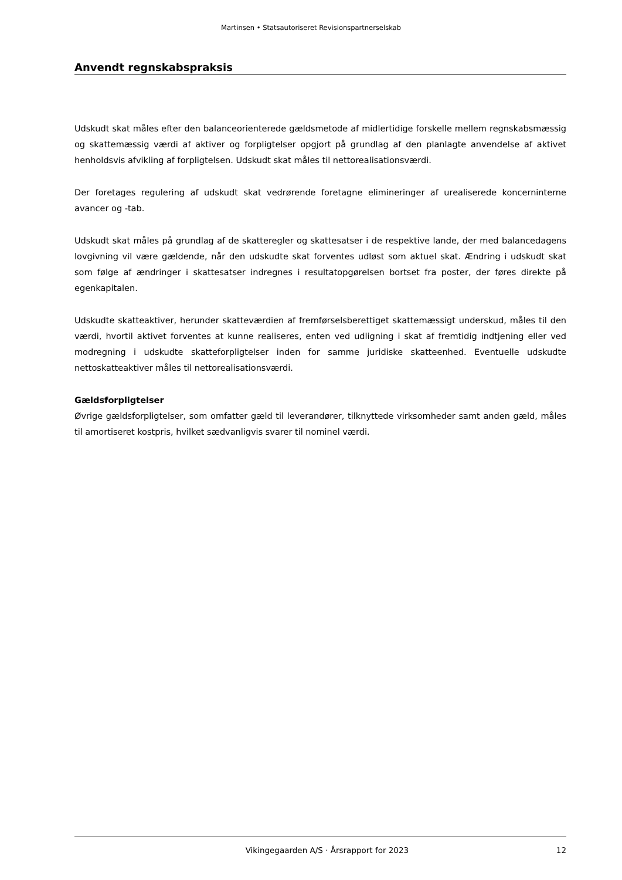Martinsen • Statsautoriseret Revisionspartnerselskab
Anvendt regnskabspraksis
Udskudt skat måles efter den balanceorienterede gældsmetode af midlertidige forskelle mellem regnskabsmæssig og skattemæssig værdi af aktiver og forpligtelser opgjort på grundlag af den planlagte anvendelse af aktivet henholdsvis afvikling af forpligtelsen. Udskudt skat måles til nettorealisationsværdi.
Der foretages regulering af udskudt skat vedrørende foretagne elimineringer af urealiserede koncerninterne avancer og -tab.
Udskudt skat måles på grundlag af de skatteregler og skattesatser i de respektive lande, der med balancedagens lovgivning vil være gældende, når den udskudte skat forventes udløst som aktuel skat. Ændring i udskudt skat som følge af ændringer i skattesatser indregnes i resultatopgørelsen bortset fra poster, der føres direkte på egenkapitalen.
Udskudte skatteaktiver, herunder skatteværdien af fremførselsberettiget skattemæssigt underskud, måles til den værdi, hvortil aktivet forventes at kunne realiseres, enten ved udligning i skat af fremtidig indtjening eller ved modregning i udskudte skatteforpligtelser inden for samme juridiske skatteenhed. Eventuelle udskudte nettoskatteaktiver måles til nettorealisationsværdi.
Gældsforpligtelser
Øvrige gældsforpligtelser, som omfatter gæld til leverandører, tilknyttede virksomheder samt anden gæld, måles til amortiseret kostpris, hvilket sædvanligvis svarer til nominel værdi.
Vikingegaarden A/S · Årsrapport for 2023 12